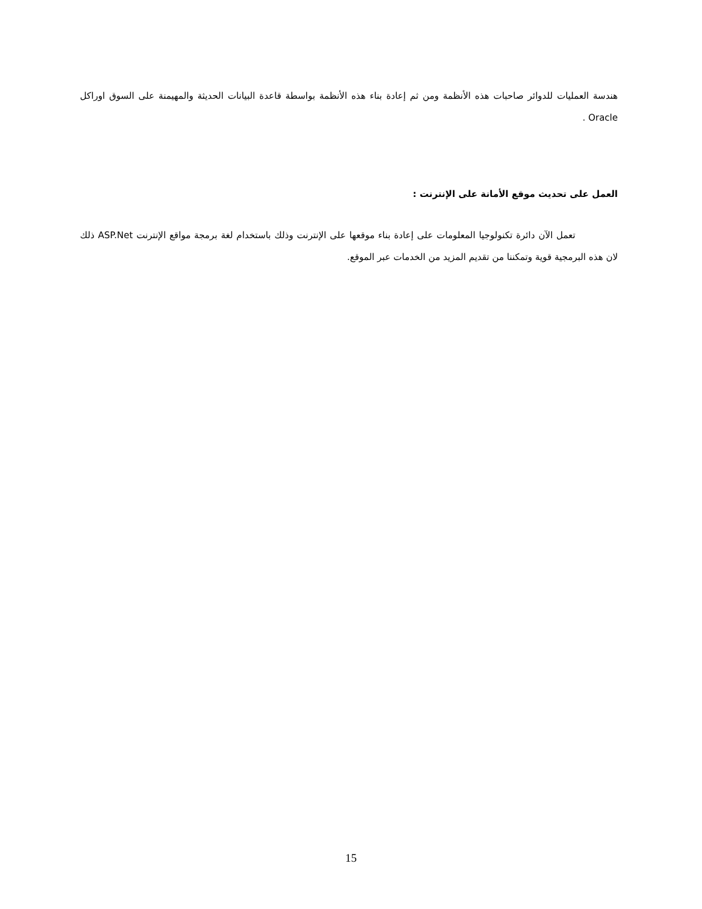هندسة العمليات للدوائر صاحبات هذه الأنظمة ومن ثم إعادة بناء هذه الأنظمة بواسطة قاعدة البيانات الحديثة والمهيمنة على السوق اوراكل Oracle .
العمل على تحديث موقع الأمانة على الإنترنت :
تعمل الآن دائرة تكنولوجيا المعلومات على إعادة بناء موقعها على الإنترنت وذلك باستخدام لغة برمجة مواقع الإنترنت ASP.Net ذلك لان هذه البرمجية قوية وتمكننا من تقديم المزيد من الخدمات عبر الموقع.
15